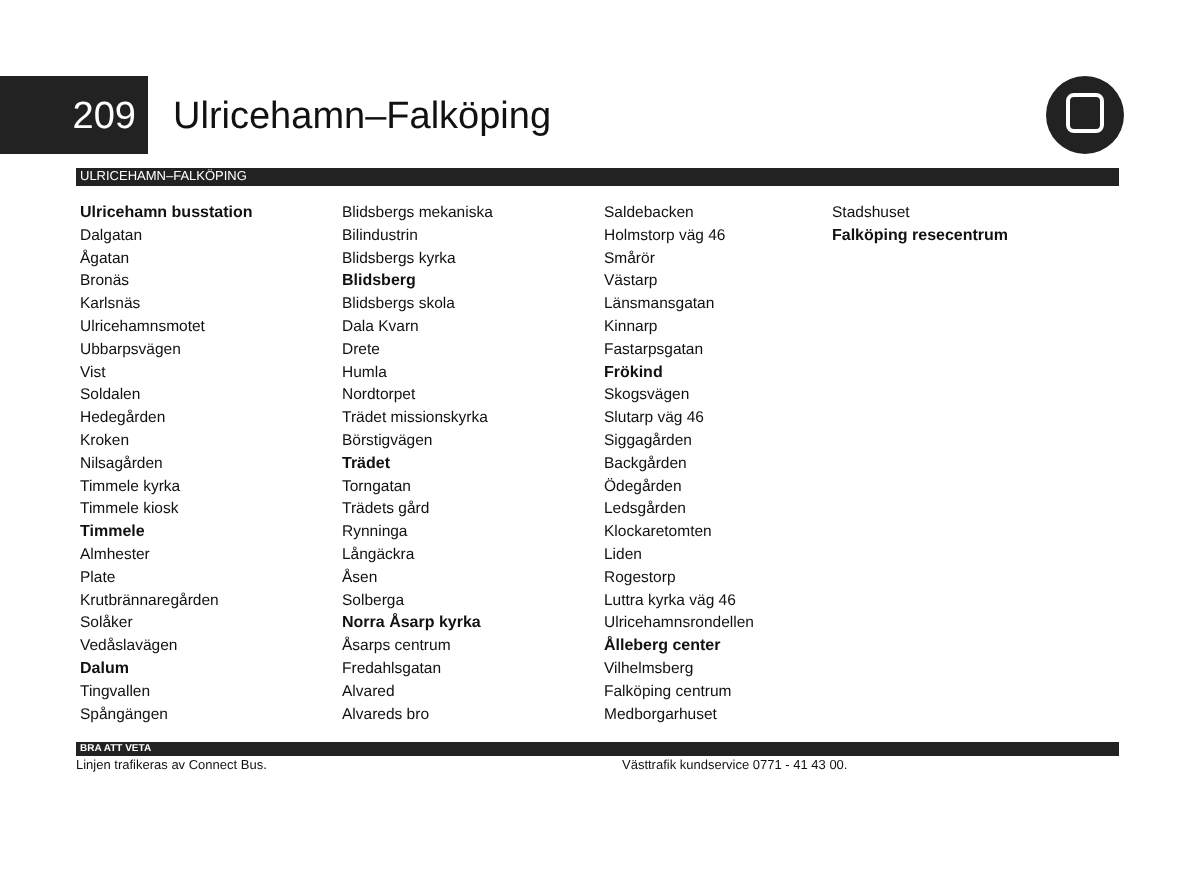209
Ulricehamn–Falköping
ULRICEHAMN–FALKÖPING
Ulricehamn busstation
Dalgatan
Ågatan
Bronäs
Karlsnäs
Ulricehamnsmotet
Ubbarpsvägen
Vist
Soldalen
Hedegården
Kroken
Nilsagården
Timmele kyrka
Timmele kiosk
Timmele
Almhester
Plate
Krutbrännaregården
Solåker
Vedåslavägen
Dalum
Tingvallen
Spångängen
Blidsbergs mekaniska
Bilindustrin
Blidsbergs kyrka
Blidsberg
Blidsbergs skola
Dala Kvarn
Drete
Humla
Nordtorpet
Trädet missionskyrka
Börstigvägen
Trädet
Torngatan
Trädets gård
Rynninga
Långäckra
Åsen
Solberga
Norra Åsarp kyrka
Åsarps centrum
Fredahlsgatan
Alvared
Alvareds bro
Saldebacken
Holmstorp väg 46
Smårör
Västarp
Länsmansgatan
Kinnarp
Fastarpsgatan
Frökind
Skogsvägen
Slutarp väg 46
Siggagården
Backgården
Ödegården
Ledsgården
Klockaretomten
Liden
Rogestorp
Luttra kyrka väg 46
Ulricehamnsrondellen
Ålleberg center
Vilhelmsberg
Falköping centrum
Medborgarhuset
Stadshuset
Falköping resecentrum
BRA ATT VETA
Linjen trafikeras av Connect Bus. Västtrafik kundservice 0771 - 41 43 00.